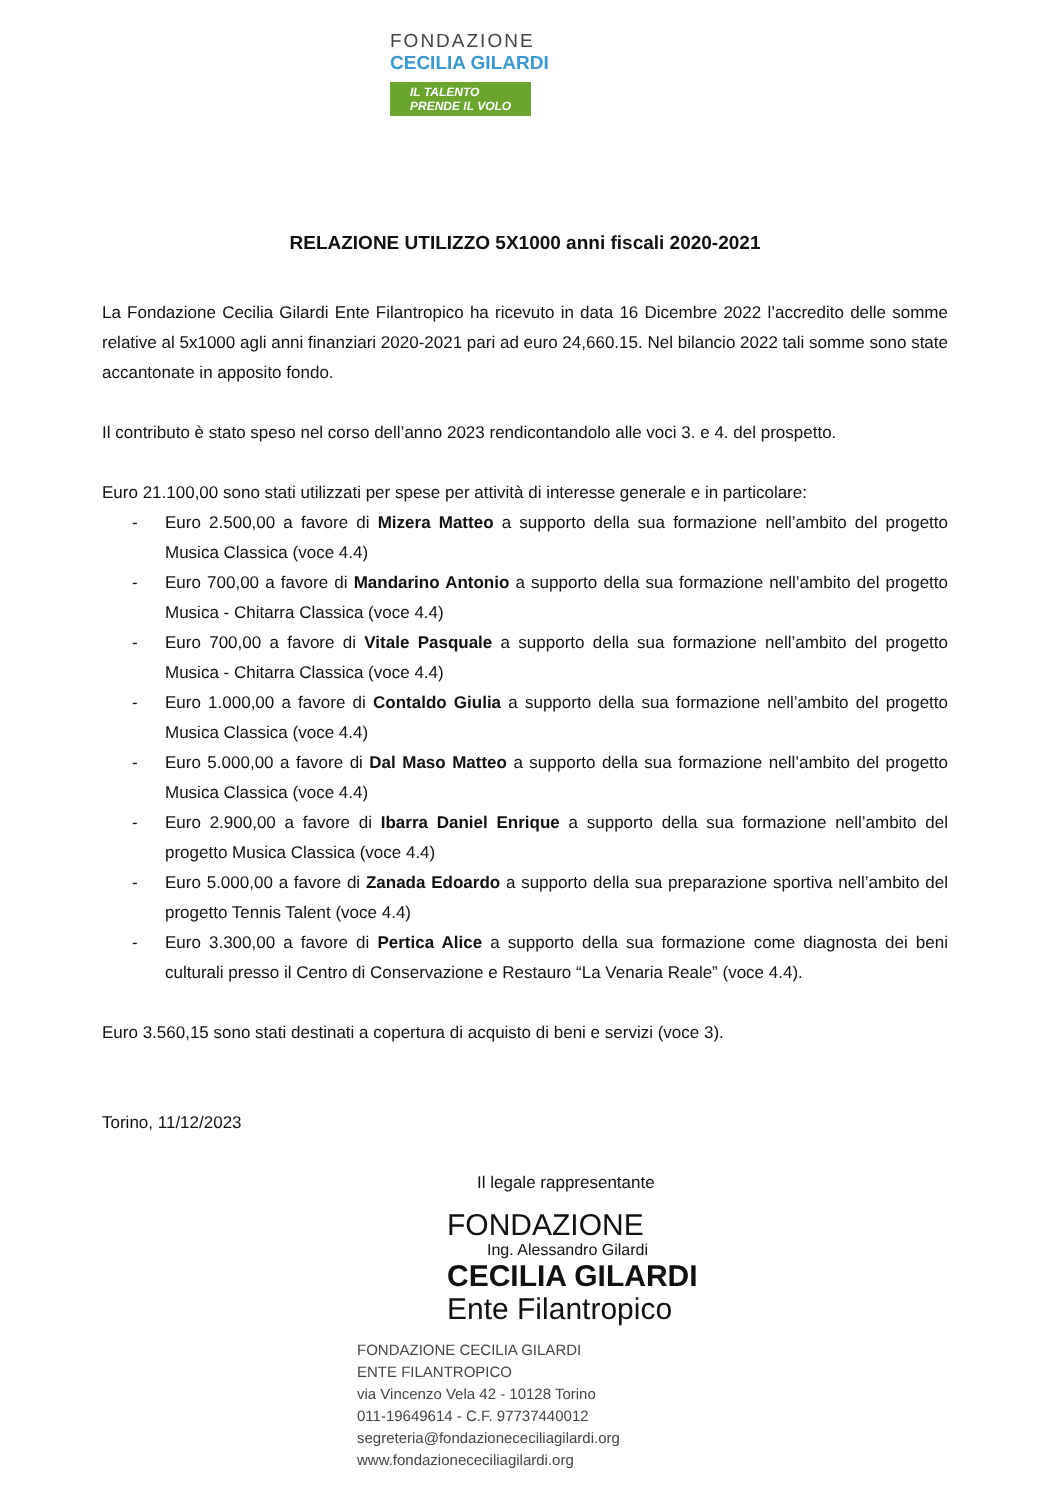FONDAZIONE
CECILIA GILARDI
IL TALENTO
PRENDE IL VOLO
RELAZIONE UTILIZZO 5X1000 anni fiscali 2020-2021
La Fondazione Cecilia Gilardi Ente Filantropico ha ricevuto in data 16 Dicembre 2022 l’accredito delle somme relative al 5x1000 agli anni finanziari 2020-2021 pari ad euro 24,660.15. Nel bilancio 2022 tali somme sono state accantonate in apposito fondo.
Il contributo è stato speso nel corso dell’anno 2023 rendicontandolo alle voci 3. e 4. del prospetto.
Euro 21.100,00 sono stati utilizzati per spese per attività di interesse generale e in particolare:
- Euro 2.500,00 a favore di Mizera Matteo a supporto della sua formazione nell’ambito del progetto Musica Classica (voce 4.4)
- Euro 700,00 a favore di Mandarino Antonio a supporto della sua formazione nell’ambito del progetto Musica - Chitarra Classica (voce 4.4)
- Euro 700,00 a favore di Vitale Pasquale a supporto della sua formazione nell’ambito del progetto Musica - Chitarra Classica (voce 4.4)
- Euro 1.000,00 a favore di Contaldo Giulia a supporto della sua formazione nell’ambito del progetto Musica Classica (voce 4.4)
- Euro 5.000,00 a favore di Dal Maso Matteo a supporto della sua formazione nell’ambito del progetto Musica Classica (voce 4.4)
- Euro 2.900,00 a favore di Ibarra Daniel Enrique a supporto della sua formazione nell’ambito del progetto Musica Classica (voce 4.4)
- Euro 5.000,00 a favore di Zanada Edoardo a supporto della sua preparazione sportiva nell’ambito del progetto Tennis Talent (voce 4.4)
- Euro 3.300,00 a favore di Pertica Alice a supporto della sua formazione come diagnosta dei beni culturali presso il Centro di Conservazione e Restauro “La Venaria Reale” (voce 4.4).
Euro 3.560,15 sono stati destinati a copertura di acquisto di beni e servizi (voce 3).
Torino, 11/12/2023
Il legale rappresentante
FONDAZIONE
Ing. Alessandro Gilardi
CECILIA GILARDI
Ente Filantropico
FONDAZIONE CECILIA GILARDI
ENTE FILANTROPICO
via Vincenzo Vela 42 - 10128 Torino
011-19649614 - C.F. 97737440012
segreteria@fondazionececiliagilardi.org
www.fondazionececiliagilardi.org